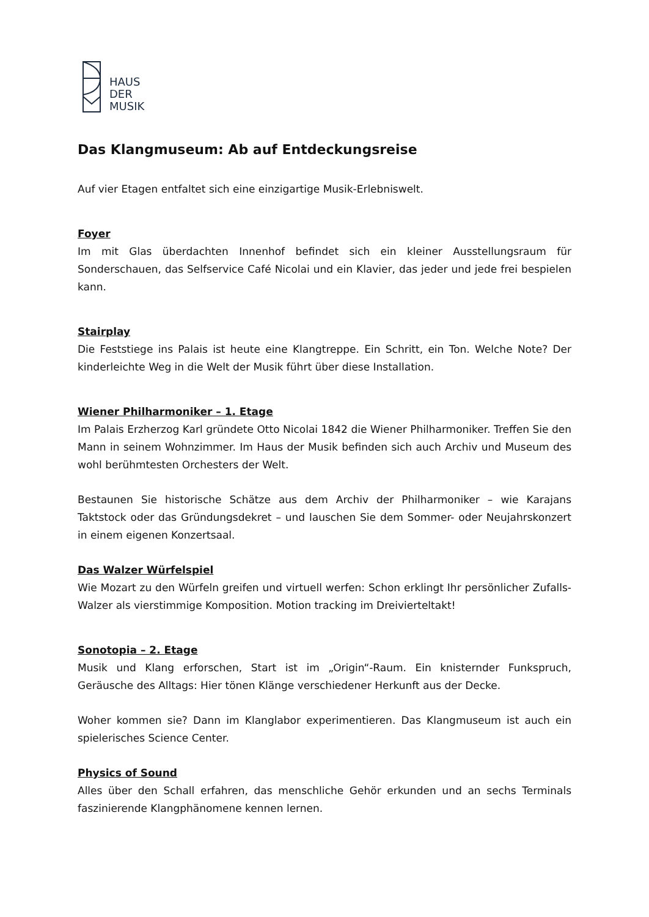HAUS
DER
MUSIK
Das Klangmuseum: Ab auf Entdeckungsreise
Auf vier Etagen entfaltet sich eine einzigartige Musik-Erlebniswelt.
Foyer
Im mit Glas überdachten Innenhof befindet sich ein kleiner Ausstellungsraum für Sonderschauen, das Selfservice Café Nicolai und ein Klavier, das jeder und jede frei bespielen kann.
Stairplay
Die Feststiege ins Palais ist heute eine Klangtreppe. Ein Schritt, ein Ton. Welche Note? Der kinderleichte Weg in die Welt der Musik führt über diese Installation.
Wiener Philharmoniker – 1. Etage
Im Palais Erzherzog Karl gründete Otto Nicolai 1842 die Wiener Philharmoniker. Treffen Sie den Mann in seinem Wohnzimmer. Im Haus der Musik befinden sich auch Archiv und Museum des wohl berühmtesten Orchesters der Welt.
Bestaunen Sie historische Schätze aus dem Archiv der Philharmoniker – wie Karajans Taktstock oder das Gründungsdekret – und lauschen Sie dem Sommer- oder Neujahrskonzert in einem eigenen Konzertsaal.
Das Walzer Würfelspiel
Wie Mozart zu den Würfeln greifen und virtuell werfen: Schon erklingt Ihr persönlicher Zufalls-Walzer als vierstimmige Komposition. Motion tracking im Dreivierteltakt!
Sonotopia – 2. Etage
Musik und Klang erforschen, Start ist im „Origin“-Raum. Ein knisternder Funkspruch, Geräusche des Alltags: Hier tönen Klänge verschiedener Herkunft aus der Decke.
Woher kommen sie? Dann im Klanglabor experimentieren. Das Klangmuseum ist auch ein spielerisches Science Center.
Physics of Sound
Alles über den Schall erfahren, das menschliche Gehör erkunden und an sechs Terminals faszinierende Klangphänomene kennen lernen.